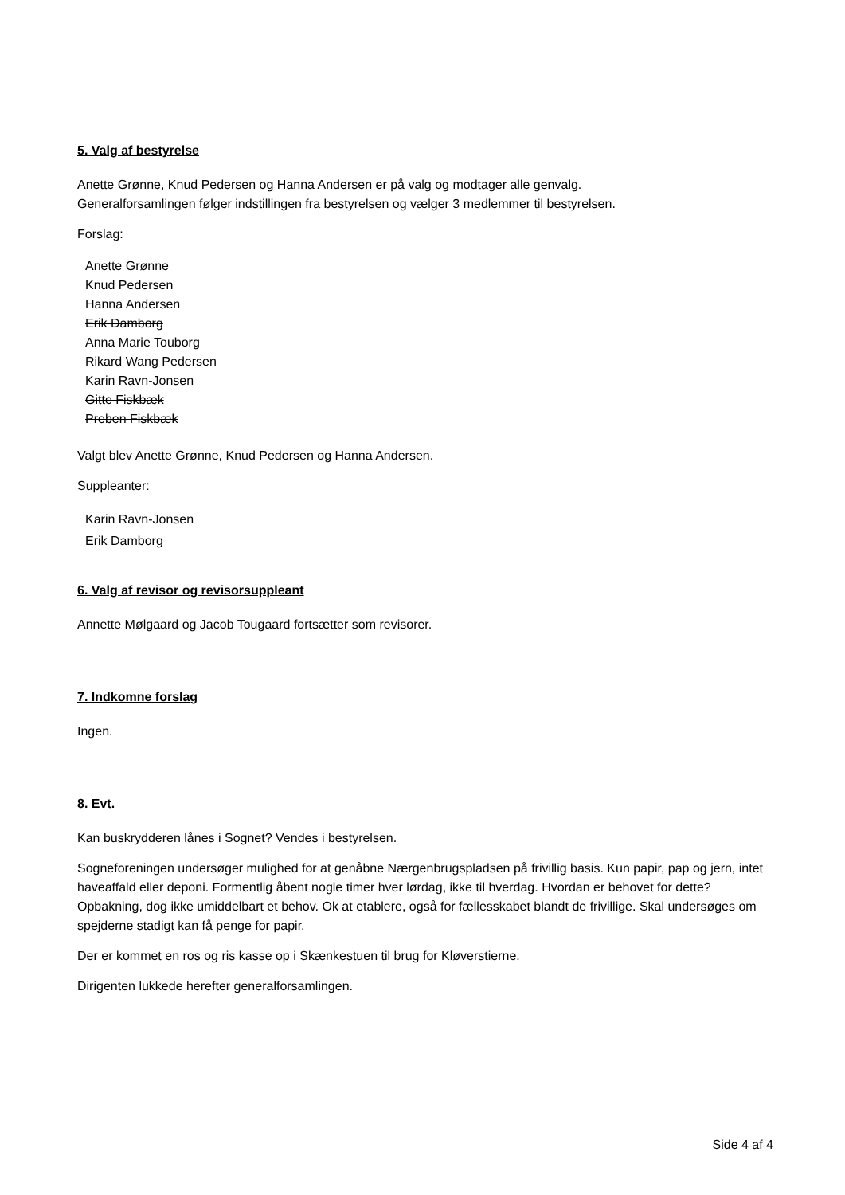5. Valg af bestyrelse
Anette Grønne, Knud Pedersen og Hanna Andersen er på valg og modtager alle genvalg.
Generalforsamlingen følger indstillingen fra bestyrelsen og vælger 3 medlemmer til bestyrelsen.
Forslag:
Anette Grønne
Knud Pedersen
Hanna Andersen
Erik Damborg
Anna Marie Touborg
Rikard Wang Pedersen
Karin Ravn-Jonsen
Gitte Fiskbæk
Preben Fiskbæk
Valgt blev Anette Grønne, Knud Pedersen og Hanna Andersen.
Suppleanter:
Karin Ravn-Jonsen
Erik Damborg
6. Valg af revisor og revisorsuppleant
Annette Mølgaard og Jacob Tougaard fortsætter som revisorer.
7. Indkomne forslag
Ingen.
8. Evt.
Kan buskrydderen lånes i Sognet? Vendes i bestyrelsen.
Sogneforeningen undersøger mulighed for at genåbne Nærgenbrugspladsen på frivillig basis. Kun papir, pap og jern, intet haveaffald eller deponi. Formentlig åbent nogle timer hver lørdag, ikke til hverdag. Hvordan er behovet for dette? Opbakning, dog ikke umiddelbart et behov. Ok at etablere, også for fællesskabet blandt de frivillige. Skal undersøges om spejderne stadigt kan få penge for papir.
Der er kommet en ros og ris kasse op i Skænkestuen til brug for Kløverstierne.
Dirigenten lukkede herefter generalforsamlingen.
Side 4 af 4